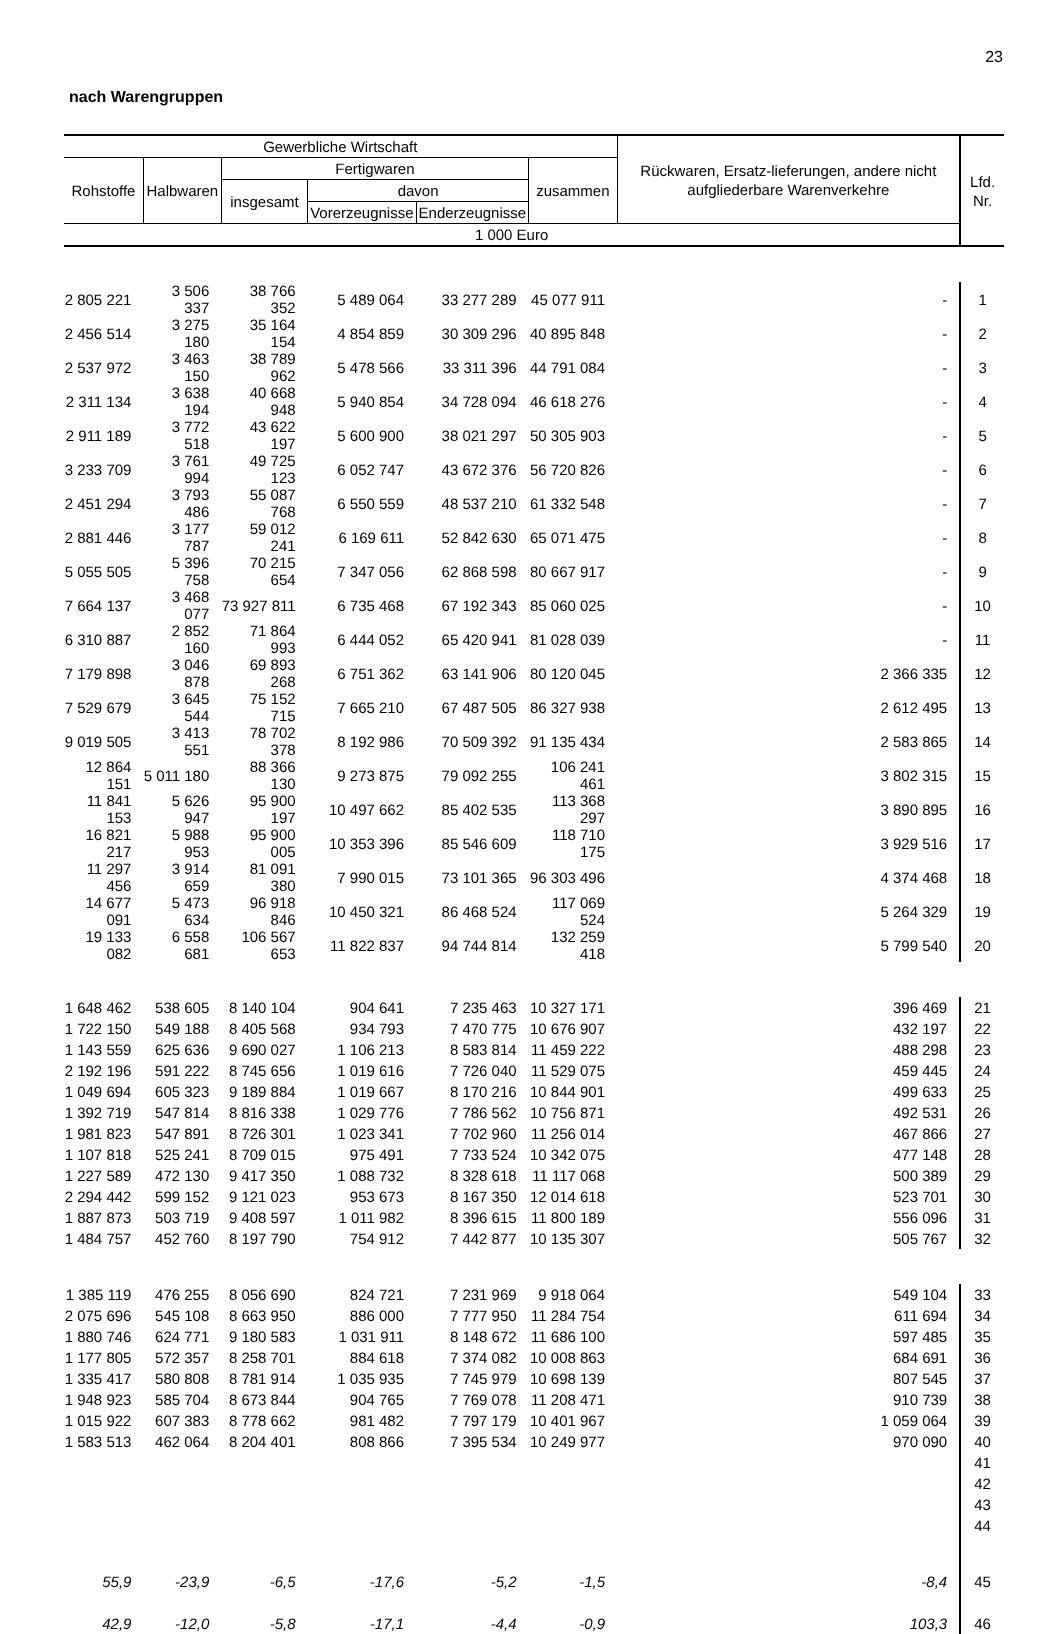23
nach Warengruppen
| Gewerbliche Wirtschaft | | | | | | Rückwaren, Ersatz-lieferungen, andere nicht aufgliederbare Warenverkehre | Lfd. Nr. |
| --- | --- | --- | --- | --- | --- | --- | --- |
| Rohstoffe | Halbwaren | Fertigwaren | | | zusammen | | |
| | | insgesamt | davon | | | | |
| | | | Vorerzeugnisse | Enderzeugnisse | | | |
| 1 000 Euro | | | | | | | |
| 2 805 221 | 3 506 337 | 38 766 352 | 5 489 064 | 33 277 289 | 45 077 911 | - | 1 |
| 2 456 514 | 3 275 180 | 35 164 154 | 4 854 859 | 30 309 296 | 40 895 848 | - | 2 |
| 2 537 972 | 3 463 150 | 38 789 962 | 5 478 566 | 33 311 396 | 44 791 084 | - | 3 |
| 2 311 134 | 3 638 194 | 40 668 948 | 5 940 854 | 34 728 094 | 46 618 276 | - | 4 |
| 2 911 189 | 3 772 518 | 43 622 197 | 5 600 900 | 38 021 297 | 50 305 903 | - | 5 |
| 3 233 709 | 3 761 994 | 49 725 123 | 6 052 747 | 43 672 376 | 56 720 826 | - | 6 |
| 2 451 294 | 3 793 486 | 55 087 768 | 6 550 559 | 48 537 210 | 61 332 548 | - | 7 |
| 2 881 446 | 3 177 787 | 59 012 241 | 6 169 611 | 52 842 630 | 65 071 475 | - | 8 |
| 5 055 505 | 5 396 758 | 70 215 654 | 7 347 056 | 62 868 598 | 80 667 917 | - | 9 |
| 7 664 137 | 3 468 077 | 73 927 811 | 6 735 468 | 67 192 343 | 85 060 025 | - | 10 |
| 6 310 887 | 2 852 160 | 71 864 993 | 6 444 052 | 65 420 941 | 81 028 039 | - | 11 |
| 7 179 898 | 3 046 878 | 69 893 268 | 6 751 362 | 63 141 906 | 80 120 045 | 2 366 335 | 12 |
| 7 529 679 | 3 645 544 | 75 152 715 | 7 665 210 | 67 487 505 | 86 327 938 | 2 612 495 | 13 |
| 9 019 505 | 3 413 551 | 78 702 378 | 8 192 986 | 70 509 392 | 91 135 434 | 2 583 865 | 14 |
| 12 864 151 | 5 011 180 | 88 366 130 | 9 273 875 | 79 092 255 | 106 241 461 | 3 802 315 | 15 |
| 11 841 153 | 5 626 947 | 95 900 197 | 10 497 662 | 85 402 535 | 113 368 297 | 3 890 895 | 16 |
| 16 821 217 | 5 988 953 | 95 900 005 | 10 353 396 | 85 546 609 | 118 710 175 | 3 929 516 | 17 |
| 11 297 456 | 3 914 659 | 81 091 380 | 7 990 015 | 73 101 365 | 96 303 496 | 4 374 468 | 18 |
| 14 677 091 | 5 473 634 | 96 918 846 | 10 450 321 | 86 468 524 | 117 069 524 | 5 264 329 | 19 |
| 19 133 082 | 6 558 681 | 106 567 653 | 11 822 837 | 94 744 814 | 132 259 418 | 5 799 540 | 20 |
| 1 648 462 | 538 605 | 8 140 104 | 904 641 | 7 235 463 | 10 327 171 | 396 469 | 21 |
| 1 722 150 | 549 188 | 8 405 568 | 934 793 | 7 470 775 | 10 676 907 | 432 197 | 22 |
| 1 143 559 | 625 636 | 9 690 027 | 1 106 213 | 8 583 814 | 11 459 222 | 488 298 | 23 |
| 2 192 196 | 591 222 | 8 745 656 | 1 019 616 | 7 726 040 | 11 529 075 | 459 445 | 24 |
| 1 049 694 | 605 323 | 9 189 884 | 1 019 667 | 8 170 216 | 10 844 901 | 499 633 | 25 |
| 1 392 719 | 547 814 | 8 816 338 | 1 029 776 | 7 786 562 | 10 756 871 | 492 531 | 26 |
| 1 981 823 | 547 891 | 8 726 301 | 1 023 341 | 7 702 960 | 11 256 014 | 467 866 | 27 |
| 1 107 818 | 525 241 | 8 709 015 | 975 491 | 7 733 524 | 10 342 075 | 477 148 | 28 |
| 1 227 589 | 472 130 | 9 417 350 | 1 088 732 | 8 328 618 | 11 117 068 | 500 389 | 29 |
| 2 294 442 | 599 152 | 9 121 023 | 953 673 | 8 167 350 | 12 014 618 | 523 701 | 30 |
| 1 887 873 | 503 719 | 9 408 597 | 1 011 982 | 8 396 615 | 11 800 189 | 556 096 | 31 |
| 1 484 757 | 452 760 | 8 197 790 | 754 912 | 7 442 877 | 10 135 307 | 505 767 | 32 |
| 1 385 119 | 476 255 | 8 056 690 | 824 721 | 7 231 969 | 9 918 064 | 549 104 | 33 |
| 2 075 696 | 545 108 | 8 663 950 | 886 000 | 7 777 950 | 11 284 754 | 611 694 | 34 |
| 1 880 746 | 624 771 | 9 180 583 | 1 031 911 | 8 148 672 | 11 686 100 | 597 485 | 35 |
| 1 177 805 | 572 357 | 8 258 701 | 884 618 | 7 374 082 | 10 008 863 | 684 691 | 36 |
| 1 335 417 | 580 808 | 8 781 914 | 1 035 935 | 7 745 979 | 10 698 139 | 807 545 | 37 |
| 1 948 923 | 585 704 | 8 673 844 | 904 765 | 7 769 078 | 11 208 471 | 910 739 | 38 |
| 1 015 922 | 607 383 | 8 778 662 | 981 482 | 7 797 179 | 10 401 967 | 1 059 064 | 39 |
| 1 583 513 | 462 064 | 8 204 401 | 808 866 | 7 395 534 | 10 249 977 | 970 090 | 40 |
| | | | | | | | 41 |
| | | | | | | | 42 |
| | | | | | | | 43 |
| | | | | | | | 44 |
| 55,9 | -23,9 | -6,5 | -17,6 | -5,2 | -1,5 | -8,4 | 45 |
| 42,9 | -12,0 | -5,8 | -17,1 | -4,4 | -0,9 | 103,3 | 46 |